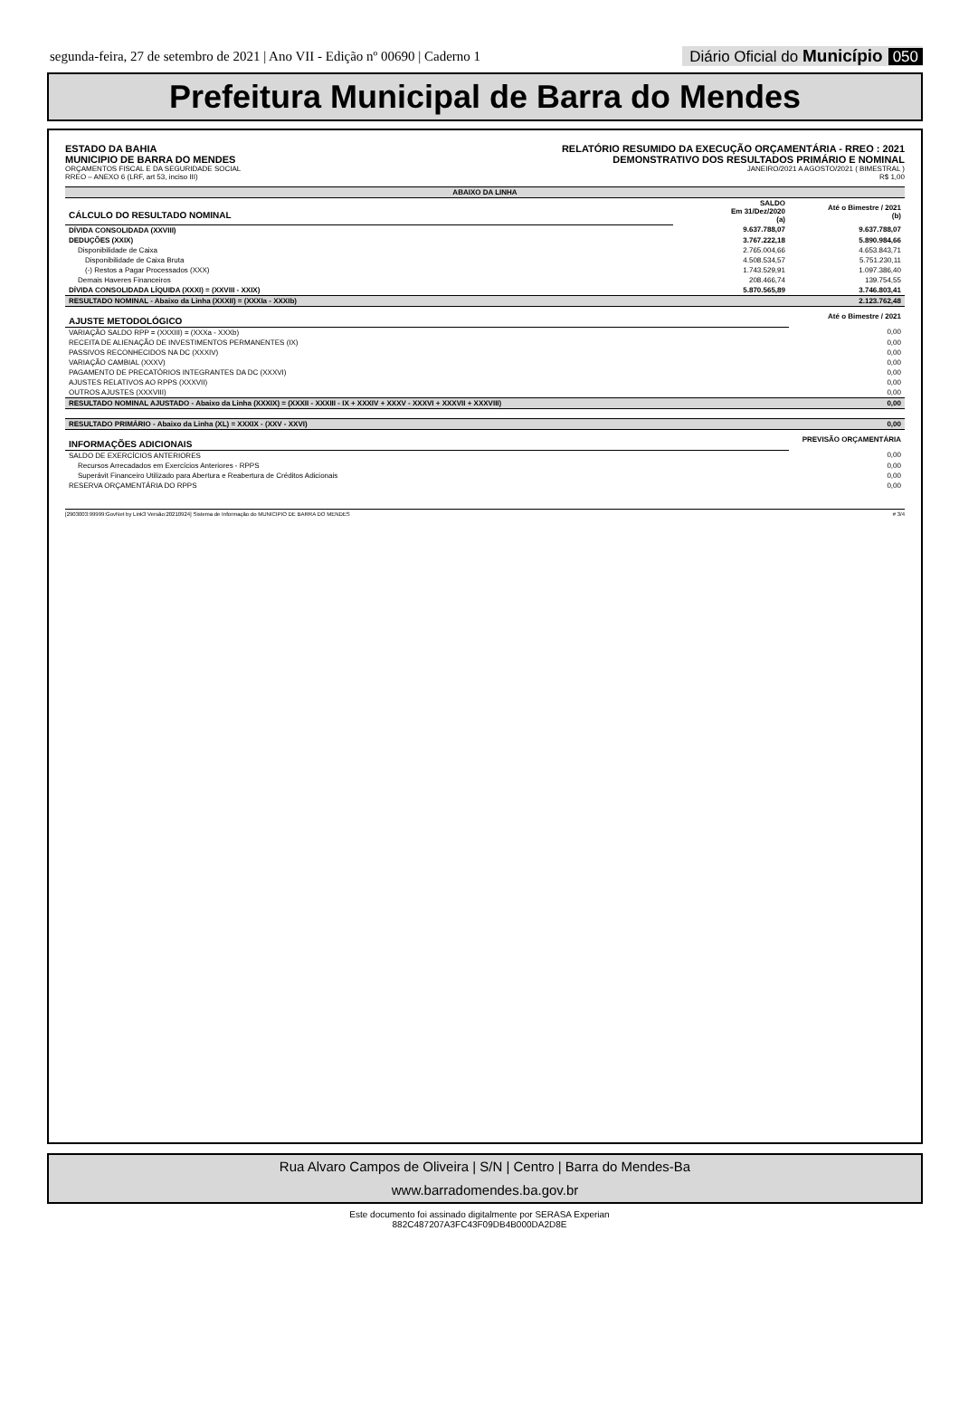segunda-feira, 27 de setembro de 2021 | Ano VII - Edição nº 00690 | Caderno 1 Diário Oficial do Município 050
Prefeitura Municipal de Barra do Mendes
ESTADO DA BAHIA
MUNICIPIO DE BARRA DO MENDES
ORÇAMENTOS FISCAL E DA SEGURIDADE SOCIAL
RREO – ANEXO 6 (LRF, art 53, inciso III)
RELATÓRIO RESUMIDO DA EXECUÇÃO ORÇAMENTÁRIA - RREO : 2021
DEMONSTRATIVO DOS RESULTADOS PRIMÁRIO E NOMINAL
JANEIRO/2021 A AGOSTO/2021 ( BIMESTRAL )
R$ 1,00
| ABAIXO DA LINHA | | |
| --- | --- | --- |
| CÁLCULO DO RESULTADO NOMINAL | SALDO Em 31/Dez/2020 (a) | Até o Bimestre / 2021 (b) |
| DÍVIDA CONSOLIDADA (XXVIII) | 9.637.788,07 | 9.637.788,07 |
| DEDUÇÕES (XXIX) | 3.767.222,18 | 5.890.984,66 |
| Disponibilidade de Caixa | 2.765.004,66 | 4.653.843,71 |
| Disponibilidade de Caixa Bruta | 4.508.534,57 | 5.751.230,11 |
| (-) Restos a Pagar Processados (XXX) | 1.743.529,91 | 1.097.386,40 |
| Demais Haveres Financeiros | 208.466,74 | 139.754,55 |
| DÍVIDA CONSOLIDADA LÍQUIDA (XXXI) = (XXVIII - XXIX) | 5.870.565,89 | 3.746.803,41 |
| RESULTADO NOMINAL - Abaixo da Linha (XXXII) = (XXXIa - XXXIb) | | 2.123.762,48 |
| AJUSTE METODOLÓGICO | | Até o Bimestre / 2021 |
| VARIAÇÃO SALDO RPP = (XXXIII) = (XXXa - XXXb) | | 0,00 |
| RECEITA DE ALIENAÇÃO DE INVESTIMENTOS PERMANENTES (IX) | | 0,00 |
| PASSIVOS RECONHECIDOS NA DC (XXXIV) | | 0,00 |
| VARIAÇÃO CAMBIAL (XXXV) | | 0,00 |
| PAGAMENTO DE PRECATÓRIOS INTEGRANTES DA DC (XXXVI) | | 0,00 |
| AJUSTES RELATIVOS AO RPPS (XXXVII) | | 0,00 |
| OUTROS AJUSTES (XXXVIII) | | 0,00 |
| RESULTADO NOMINAL AJUSTADO - Abaixo da Linha (XXXIX) = (XXXII - XXXIII - IX + XXXIV + XXXV - XXXVI + XXXVII + XXXVIII) | | 0,00 |
| RESULTADO PRIMÁRIO - Abaixo da Linha (XL) = XXXIX - (XXV - XXVI) | | 0,00 |
| INFORMAÇÕES ADICIONAIS | | PREVISÃO ORÇAMENTÁRIA |
| SALDO DE EXERCÍCIOS ANTERIORES | | 0,00 |
| Recursos Arrecadados em Exercícios Anteriores - RPPS | | 0,00 |
| Superávit Financeiro Utilizado para Abertura e Reabertura de Créditos Adicionais | | 0,00 |
| RESERVA ORÇAMENTÁRIA DO RPPS | | 0,00 |
[2903003:99999:GovNet by Link3 Versão:20210924] Sistema de Informação do MUNICIPIO DE BARRA DO MENDES # 3/4
Rua Alvaro Campos de Oliveira | S/N | Centro | Barra do Mendes-Ba
www.barradomendes.ba.gov.br
Este documento foi assinado digitalmente por SERASA Experian
882C487207A3FC43F09DB4B000DA2D8E